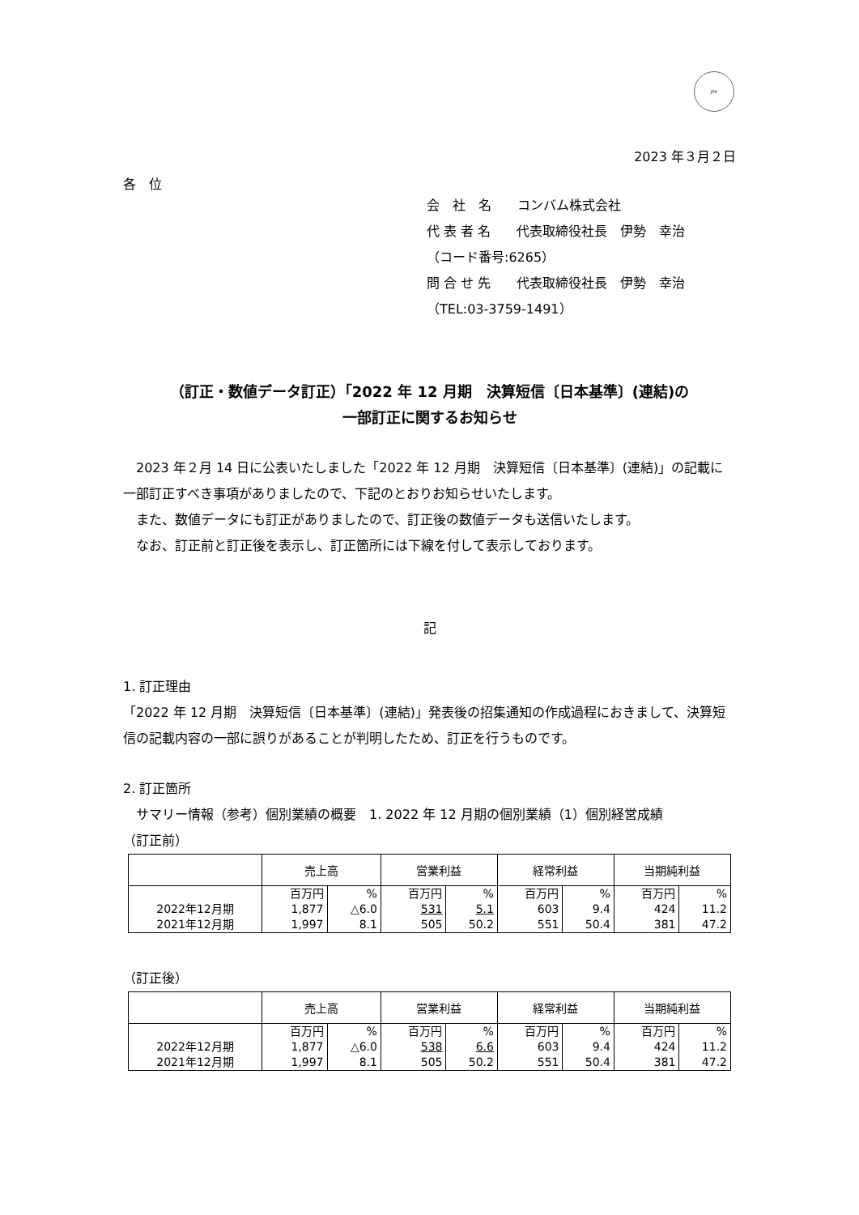JPX
2023 年３月２日
各　位
会　社　名　　コンバム株式会社
代 表 者 名　　代表取締役社長　伊勢　幸治
（コード番号:6265）
問 合 せ 先　　代表取締役社長　伊勢　幸治
（TEL:03-3759-1491）
（訂正・数値データ訂正）「2022 年 12 月期　決算短信〔日本基準〕(連結)の
一部訂正に関するお知らせ
　2023 年２月 14 日に公表いたしました「2022 年 12 月期　決算短信〔日本基準〕(連結)」の記載に一部訂正すべき事項がありましたので、下記のとおりお知らせいたします。
　また、数値データにも訂正がありましたので、訂正後の数値データも送信いたします。
　なお、訂正前と訂正後を表示し、訂正箇所には下線を付して表示しております。
記
1. 訂正理由
「2022 年 12 月期　決算短信〔日本基準〕(連結)」発表後の招集通知の作成過程におきまして、決算短信の記載内容の一部に誤りがあることが判明したため、訂正を行うものです。
2. 訂正箇所
　サマリー情報（参考）個別業績の概要　1. 2022 年 12 月期の個別業績（1）個別経営成績
（訂正前）
| | 売上高 | | 営業利益 | | 経常利益 | | 当期純利益 | |
| --- | --- | --- | --- | --- | --- | --- | --- | --- |
| | 百万円 | % | 百万円 | % | 百万円 | % | 百万円 | % |
| 2022年12月期 | 1,877 | △6.0 | 531 | 5.1 | 603 | 9.4 | 424 | 11.2 |
| 2021年12月期 | 1,997 | 8.1 | 505 | 50.2 | 551 | 50.4 | 381 | 47.2 |
（訂正後）
| | 売上高 | | 営業利益 | | 経常利益 | | 当期純利益 | |
| --- | --- | --- | --- | --- | --- | --- | --- | --- |
| | 百万円 | % | 百万円 | % | 百万円 | % | 百万円 | % |
| 2022年12月期 | 1,877 | △6.0 | 538 | 6.6 | 603 | 9.4 | 424 | 11.2 |
| 2021年12月期 | 1,997 | 8.1 | 505 | 50.2 | 551 | 50.4 | 381 | 47.2 |